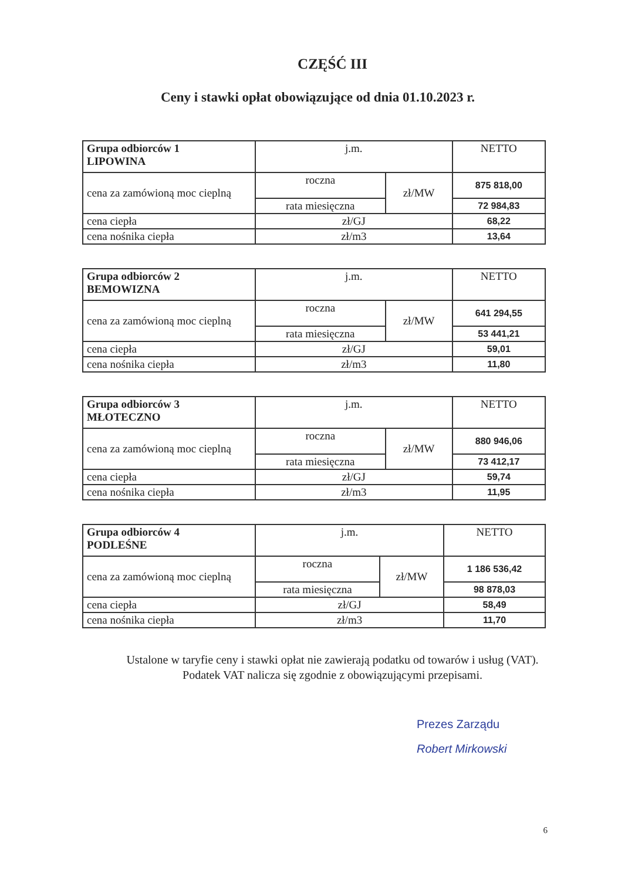CZĘŚĆ III
Ceny i stawki opłat obowiązujące od dnia 01.10.2023 r.
| Grupa odbiorców 1 LIPOWINA | j.m. | | NETTO |
| cena za zamówioną moc cieplną | roczna | zł/MW | 875 818,00 |
| | rata miesięczna | | 72 984,83 |
| cena ciepła | zł/GJ | | 68,22 |
| cena nośnika ciepła | zł/m3 | | 13,64 |
| Grupa odbiorców 2 BEMOWIZNA | j.m. | | NETTO |
| cena za zamówioną moc cieplną | roczna | zł/MW | 641 294,55 |
| | rata miesięczna | | 53 441,21 |
| cena ciepła | zł/GJ | | 59,01 |
| cena nośnika ciepła | zł/m3 | | 11,80 |
| Grupa odbiorców 3 MŁOTECZNO | j.m. | | NETTO |
| cena za zamówioną moc cieplną | roczna | zł/MW | 880 946,06 |
| | rata miesięczna | | 73 412,17 |
| cena ciepła | zł/GJ | | 59,74 |
| cena nośnika ciepła | zł/m3 | | 11,95 |
| Grupa odbiorców 4 PODLEŚNE | j.m. | | NETTO |
| cena za zamówioną moc cieplną | roczna | zł/MW | 1 186 536,42 |
| | rata miesięczna | | 98 878,03 |
| cena ciepła | zł/GJ | | 58,49 |
| cena nośnika ciepła | zł/m3 | | 11,70 |
Ustalone w taryfie ceny i stawki opłat nie zawierają podatku od towarów i usług (VAT).
Podatek VAT nalicza się zgodnie z obowiązującymi przepisami.
Prezes Zarządu
Robert Mirkowski
6